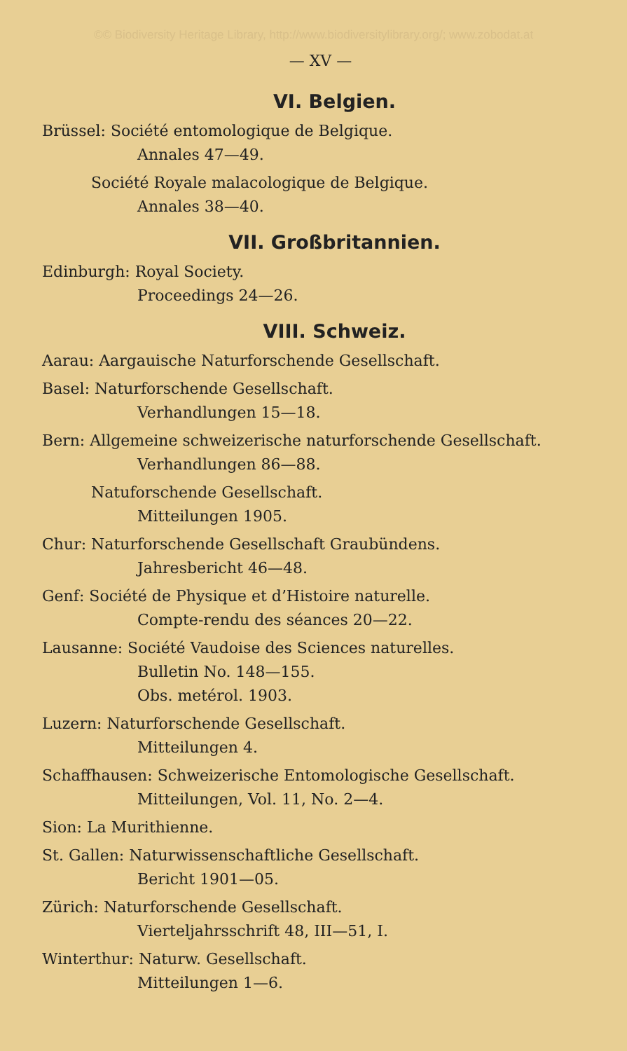©© Biodiversity Heritage Library, http://www.biodiversitylibrary.org/; www.zobodat.at
— XV —
VI. Belgien.
Brüssel: Société entomologique de Belgique.
Annales 47—49.
Société Royale malacologique de Belgique.
Annales 38—40.
VII. Großbritannien.
Edinburgh: Royal Society.
Proceedings 24—26.
VIII. Schweiz.
Aarau: Aargauische Naturforschende Gesellschaft.
Basel: Naturforschende Gesellschaft.
Verhandlungen 15—18.
Bern: Allgemeine schweizerische naturforschende Gesellschaft.
Verhandlungen 86—88.
Natuforschende Gesellschaft.
Mitteilungen 1905.
Chur: Naturforschende Gesellschaft Graubündens.
Jahresbericht 46—48.
Genf: Société de Physique et d’Histoire naturelle.
Compte-rendu des séances 20—22.
Lausanne: Société Vaudoise des Sciences naturelles.
Bulletin No. 148—155.
Obs. metérol. 1903.
Luzern: Naturforschende Gesellschaft.
Mitteilungen 4.
Schaffhausen: Schweizerische Entomologische Gesellschaft.
Mitteilungen, Vol. 11, No. 2—4.
Sion: La Murithienne.
St. Gallen: Naturwissenschaftliche Gesellschaft.
Bericht 1901—05.
Zürich: Naturforschende Gesellschaft.
Vierteljahrsschrift 48, III—51, I.
Winterthur: Naturw. Gesellschaft.
Mitteilungen 1—6.